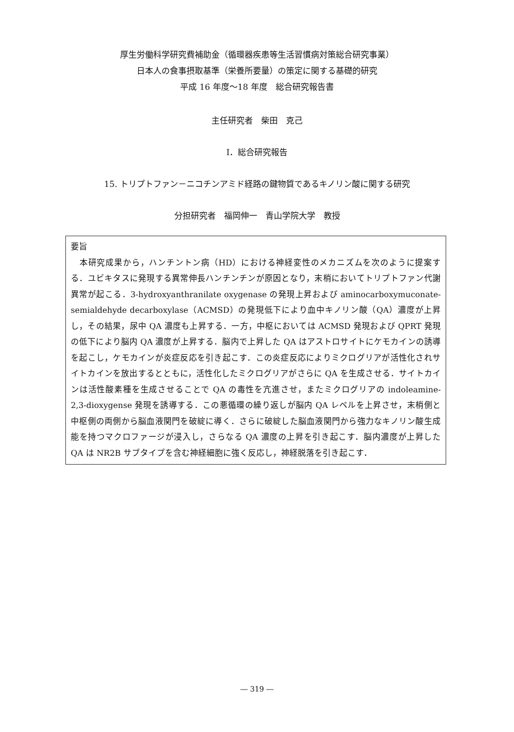厚生労働科学研究費補助金（循環器疾患等生活習慣病対策総合研究事業）
日本人の食事摂取基準（栄養所要量）の策定に関する基礎的研究
平成 16 年度～18 年度　総合研究報告書
主任研究者　柴田　克己
I．総合研究報告
15. トリプトファン－ニコチンアミド経路の鍵物質であるキノリン酸に関する研究
分担研究者　福岡伸一　青山学院大学　教授
要旨
　本研究成果から，ハンチントン病（HD）における神経変性のメカニズムを次のように提案する．ユビキタスに発現する異常伸長ハンチンチンが原因となり，末梢においてトリプトファン代謝異常が起こる．3-hydroxyanthranilate oxygenase の発現上昇および aminocarboxymuconate-semialdehyde decarboxylase（ACMSD）の発現低下により血中キノリン酸（QA）濃度が上昇し，その結果，尿中 QA 濃度も上昇する．一方，中枢においては ACMSD 発現および QPRT 発現の低下により脳内 QA 濃度が上昇する．脳内で上昇した QA はアストロサイトにケモカインの誘導を起こし，ケモカインが炎症反応を引き起こす．この炎症反応によりミクログリアが活性化されサイトカインを放出するとともに，活性化したミクログリアがさらに QA を生成させる．サイトカインは活性酸素種を生成させることで QA の毒性を亢進させ，またミクログリアの indoleamine-2,3-dioxygense 発現を誘導する．この悪循環の繰り返しが脳内 QA レベルを上昇させ，末梢側と中枢側の両側から脳血液関門を破綻に導く．さらに破綻した脳血液関門から強力なキノリン酸生成能を持つマクロファージが浸入し，さらなる QA 濃度の上昇を引き起こす．脳内濃度が上昇した QA は NR2B サブタイプを含む神経細胞に強く反応し，神経脱落を引き起こす．
― 319 ―